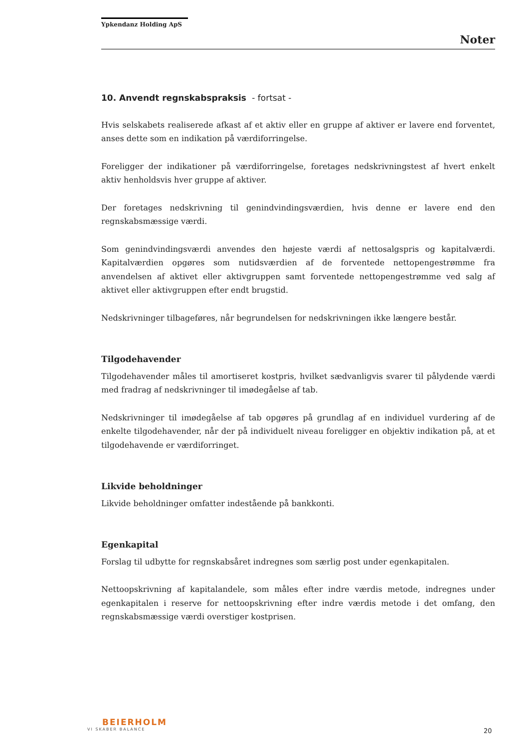Ypkendanz Holding ApS
Noter
10. Anvendt regnskabspraksis - fortsat -
Hvis selskabets realiserede afkast af et aktiv eller en gruppe af aktiver er lavere end forventet, anses dette som en indikation på værdiforringelse.
Foreligger der indikationer på værdiforringelse, foretages nedskrivningstest af hvert enkelt aktiv henholdsvis hver gruppe af aktiver.
Der foretages nedskrivning til genindvindingsværdien, hvis denne er lavere end den regnskabsmæssige værdi.
Som genindvindingsværdi anvendes den højeste værdi af nettosalgspris og kapitalværdi. Kapitalværdien opgøres som nutidsværdien af de forventede nettopengestrømme fra anvendelsen af aktivet eller aktivgruppen samt forventede nettopengestrømme ved salg af aktivet eller aktivgruppen efter endt brugstid.
Nedskrivninger tilbageføres, når begrundelsen for nedskrivningen ikke længere består.
Tilgodehavender
Tilgodehavender måles til amortiseret kostpris, hvilket sædvanligvis svarer til pålydende værdi med fradrag af nedskrivninger til imødegåelse af tab.
Nedskrivninger til imødegåelse af tab opgøres på grundlag af en individuel vurdering af de enkelte tilgodehavender, når der på individuelt niveau foreligger en objektiv indikation på, at et tilgodehavende er værdiforringet.
Likvide beholdninger
Likvide beholdninger omfatter indestående på bankkonti.
Egenkapital
Forslag til udbytte for regnskabsåret indregnes som særlig post under egenkapitalen.
Nettoopskrivning af kapitalandele, som måles efter indre værdis metode, indregnes under egenkapitalen i reserve for nettoopskrivning efter indre værdis metode i det omfang, den regnskabsmæssige værdi overstiger kostprisen.
BEIERHOLM
VI SKABER BALANCE
20